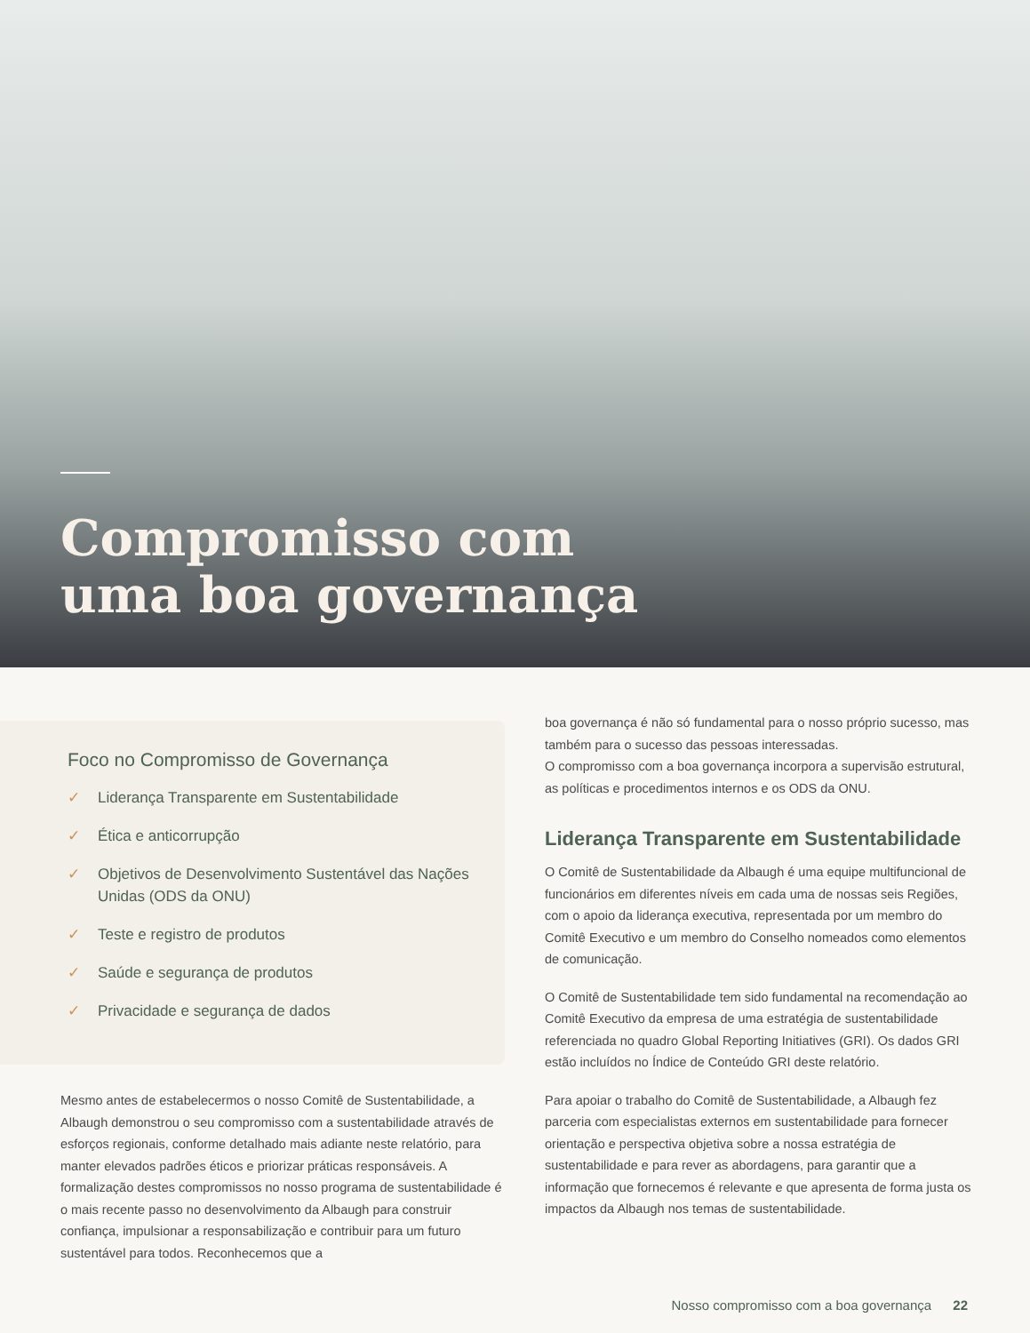Compromisso com
uma boa governança
Foco no Compromisso de Governança
✓ Liderança Transparente em Sustentabilidade
✓ Ética e anticorrupção
✓ Objetivos de Desenvolvimento Sustentável das Nações Unidas (ODS da ONU)
✓ Teste e registro de produtos
✓ Saúde e segurança de produtos
✓ Privacidade e segurança de dados
Mesmo antes de estabelecermos o nosso Comitê de Sustentabilidade, a Albaugh demonstrou o seu compromisso com a sustentabilidade através de esforços regionais, conforme detalhado mais adiante neste relatório, para manter elevados padrões éticos e priorizar práticas responsáveis. A formalização destes compromissos no nosso programa de sustentabilidade é o mais recente passo no desenvolvimento da Albaugh para construir confiança, impulsionar a responsabilização e contribuir para um futuro sustentável para todos. Reconhecemos que a
boa governança é não só fundamental para o nosso próprio sucesso, mas também para o sucesso das pessoas interessadas.
O compromisso com a boa governança incorpora a supervisão estrutural, as políticas e procedimentos internos e os ODS da ONU.
Liderança Transparente em Sustentabilidade
O Comitê de Sustentabilidade da Albaugh é uma equipe multifuncional de funcionários em diferentes níveis em cada uma de nossas seis Regiões, com o apoio da liderança executiva, representada por um membro do Comitê Executivo e um membro do Conselho nomeados como elementos de comunicação.
O Comitê de Sustentabilidade tem sido fundamental na recomendação ao Comitê Executivo da empresa de uma estratégia de sustentabilidade referenciada no quadro Global Reporting Initiatives (GRI). Os dados GRI estão incluídos no Índice de Conteúdo GRI deste relatório.
Para apoiar o trabalho do Comitê de Sustentabilidade, a Albaugh fez parceria com especialistas externos em sustentabilidade para fornecer orientação e perspectiva objetiva sobre a nossa estratégia de sustentabilidade e para rever as abordagens, para garantir que a informação que fornecemos é relevante e que apresenta de forma justa os impactos da Albaugh nos temas de sustentabilidade.
Nosso compromisso com a boa governança 22